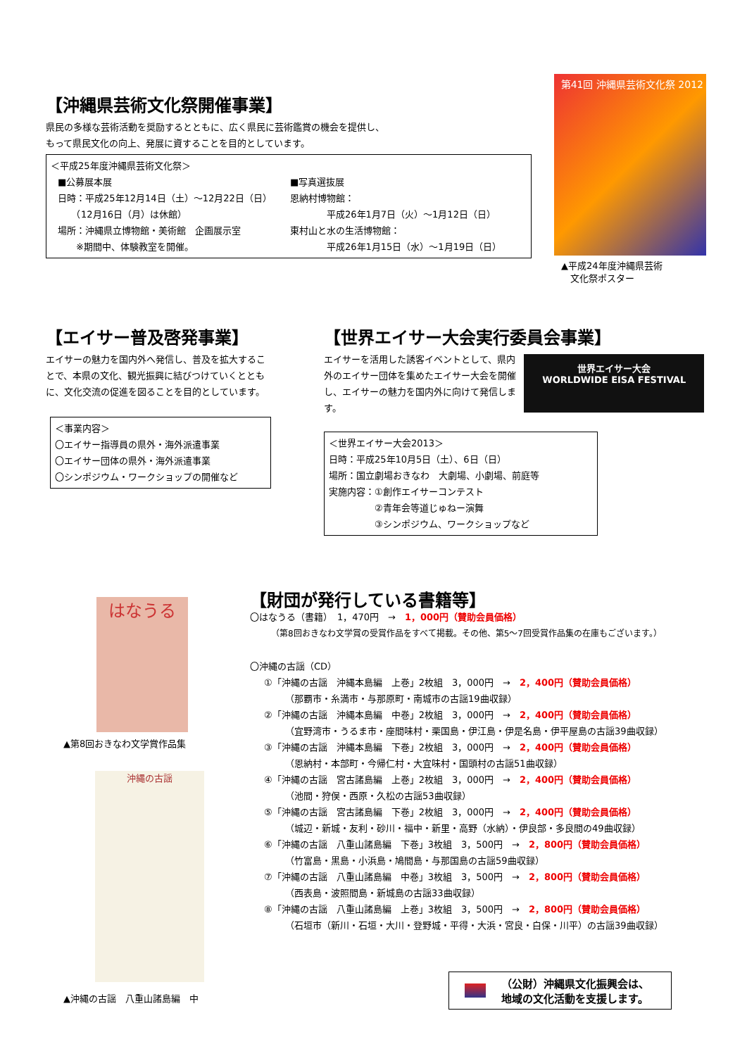【沖縄県芸術文化祭開催事業】
県民の多様な芸術活動を奨励するとともに、広く県民に芸術鑑賞の機会を提供し、
もって県民文化の向上、発展に資することを目的としています。
＜平成25年度沖縄県芸術文化祭＞
■公募展本展
日時：平成25年12月14日（土）～12月22日（日）
　　（12月16日（月）は休館）
場所：沖縄県立博物館・美術館　企画展示室
　　※期間中、体験教室を開催。
■写真選抜展
恩納村博物館：
　　　　平成26年1月7日（火）～1月12日（日）
東村山と水の生活博物館：
　　　　平成26年1月15日（水）～1月19日（日）
第41回 沖縄県芸術文化祭 2012
▲平成24年度沖縄県芸術
　文化祭ポスター
【エイサー普及啓発事業】
エイサーの魅力を国内外へ発信し、普及を拡大することで、本県の文化、観光振興に結びつけていくとともに、文化交流の促進を図ることを目的としています。
＜事業内容＞
〇エイサー指導員の県外・海外派遣事業
〇エイサー団体の県外・海外派遣事業
〇シンポジウム・ワークショップの開催など
【世界エイサー大会実行委員会事業】
エイサーを活用した誘客イベントとして、県内外のエイサー団体を集めたエイサー大会を開催し、エイサーの魅力を国内外に向けて発信します。
世界エイサー大会
WORLDWIDE EISA FESTIVAL
＜世界エイサー大会2013＞
日時：平成25年10月5日（土）、6日（日）
場所：国立劇場おきなわ　大劇場、小劇場、前庭等
実施内容：①創作エイサーコンテスト
　　　　　②青年会等道じゅねー演舞
　　　　　③シンポジウム、ワークショップなど
はなうる
▲第8回おきなわ文学賞作品集
沖縄の古謡
▲沖縄の古謡　八重山諸島編　中
【財団が発行している書籍等】
〇はなうる（書籍）　1，470円　→　1，000円（賛助会員価格）
（第8回おきなわ文学賞の受賞作品をすべて掲載。その他、第5～7回受賞作品集の在庫もございます。）
〇沖縄の古謡（CD）
①「沖縄の古謡　沖縄本島編　上巻」2枚組　3，000円　→　2，400円（賛助会員価格）
（那覇市・糸満市・与那原町・南城市の古謡19曲収録）
②「沖縄の古謡　沖縄本島編　中巻」2枚組　3，000円　→　2，400円（賛助会員価格）
（宜野湾市・うるま市・座間味村・栗国島・伊江島・伊是名島・伊平屋島の古謡39曲収録）
③「沖縄の古謡　沖縄本島編　下巻」2枚組　3，000円　→　2，400円（賛助会員価格）
（恩納村・本部町・今帰仁村・大宜味村・国頭村の古謡51曲収録）
④「沖縄の古謡　宮古諸島編　上巻」2枚組　3，000円　→　2，400円（賛助会員価格）
（池間・狩俣・西原・久松の古謡53曲収録）
⑤「沖縄の古謡　宮古諸島編　下巻」2枚組　3，000円　→　2，400円（賛助会員価格）
（城辺・新城・友利・砂川・福中・新里・高野（水納）・伊良部・多良間の49曲収録）
⑥「沖縄の古謡　八重山諸島編　下巻」3枚組　3，500円　→　2，800円（賛助会員価格）
（竹富島・黒島・小浜島・鳩間島・与那国島の古謡59曲収録）
⑦「沖縄の古謡　八重山諸島編　中巻」3枚組　3，500円　→　2，800円（賛助会員価格）
（西表島・波照間島・新城島の古謡33曲収録）
⑧「沖縄の古謡　八重山諸島編　上巻」3枚組　3，500円　→　2，800円（賛助会員価格）
（石垣市（新川・石垣・大川・登野城・平得・大浜・宮良・白保・川平）の古謡39曲収録）
（公財）沖縄県文化振興会は、
地域の文化活動を支援します。